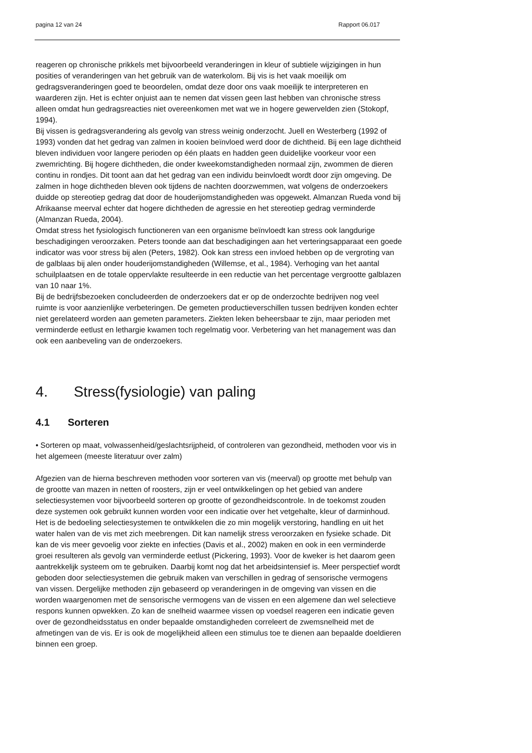pagina 12 van 24 Rapport 06.017
reageren op chronische prikkels met bijvoorbeeld veranderingen in kleur of subtiele wijzigingen in hun posities of veranderingen van het gebruik van de waterkolom. Bij vis is het vaak moeilijk om gedragsveranderingen goed te beoordelen, omdat deze door ons vaak moeilijk te interpreteren en waarderen zijn. Het is echter onjuist aan te nemen dat vissen geen last hebben van chronische stress alleen omdat hun gedragsreacties niet overeenkomen met wat we in hogere gewervelden zien (Stokopf, 1994).
Bij vissen is gedragsverandering als gevolg van stress weinig onderzocht. Juell en Westerberg (1992 of 1993) vonden dat het gedrag van zalmen in kooien beïnvloed werd door de dichtheid. Bij een lage dichtheid bleven individuen voor langere perioden op één plaats en hadden geen duidelijke voorkeur voor een zwemrichting. Bij hogere dichtheden, die onder kweekomstandigheden normaal zijn, zwommen de dieren continu in rondjes. Dit toont aan dat het gedrag van een individu beinvloedt wordt door zijn omgeving. De zalmen in hoge dichtheden bleven ook tijdens de nachten doorzwemmen, wat volgens de onderzoekers duidde op stereotiep gedrag dat door de houderijomstandigheden was opgewekt. Almanzan Rueda vond bij Afrikaanse meerval echter dat hogere dichtheden de agressie en het stereotiep gedrag verminderde (Almanzan Rueda, 2004).
Omdat stress het fysiologisch functioneren van een organisme beïnvloedt kan stress ook langdurige beschadigingen veroorzaken. Peters toonde aan dat beschadigingen aan het verteringsapparaat een goede indicator was voor stress bij alen (Peters, 1982). Ook kan stress een invloed hebben op de vergroting van de galblaas bij alen onder houderijomstandigheden (Willemse, et al., 1984). Verhoging van het aantal schuilplaatsen en de totale oppervlakte resulteerde in een reductie van het percentage vergrootte galblazen van 10 naar 1%.
Bij de bedrijfsbezoeken concludeerden de onderzoekers dat er op de onderzochte bedrijven nog veel ruimte is voor aanzienlijke verbeteringen. De gemeten productieverschillen tussen bedrijven konden echter niet gerelateerd worden aan gemeten parameters. Ziekten leken beheersbaar te zijn, maar perioden met verminderde eetlust en lethargie kwamen toch regelmatig voor. Verbetering van het management was dan ook een aanbeveling van de onderzoekers.
4. Stress(fysiologie) van paling
4.1 Sorteren
• Sorteren op maat, volwassenheid/geslachtsrijpheid, of controleren van gezondheid, methoden voor vis in het algemeen (meeste literatuur over zalm)
Afgezien van de hierna beschreven methoden voor sorteren van vis (meerval) op grootte met behulp van de grootte van mazen in netten of roosters, zijn er veel ontwikkelingen op het gebied van andere selectiesystemen voor bijvoorbeeld sorteren op grootte of gezondheidscontrole. In de toekomst zouden deze systemen ook gebruikt kunnen worden voor een indicatie over het vetgehalte, kleur of darminhoud. Het is de bedoeling selectiesystemen te ontwikkelen die zo min mogelijk verstoring, handling en uit het water halen van de vis met zich meebrengen. Dit kan namelijk stress veroorzaken en fysieke schade. Dit kan de vis meer gevoelig voor ziekte en infecties (Davis et al., 2002) maken en ook in een verminderde groei resulteren als gevolg van verminderde eetlust (Pickering, 1993). Voor de kweker is het daarom geen aantrekkelijk systeem om te gebruiken. Daarbij komt nog dat het arbeidsintensief is. Meer perspectief wordt geboden door selectiesystemen die gebruik maken van verschillen in gedrag of sensorische vermogens van vissen. Dergelijke methoden zijn gebaseerd op veranderingen in de omgeving van vissen en die worden waargenomen met de sensorische vermogens van de vissen en een algemene dan wel selectieve respons kunnen opwekken. Zo kan de snelheid waarmee vissen op voedsel reageren een indicatie geven over de gezondheidsstatus en onder bepaalde omstandigheden correleert de zwemsnelheid met de afmetingen van de vis. Er is ook de mogelijkheid alleen een stimulus toe te dienen aan bepaalde doeldieren binnen een groep.